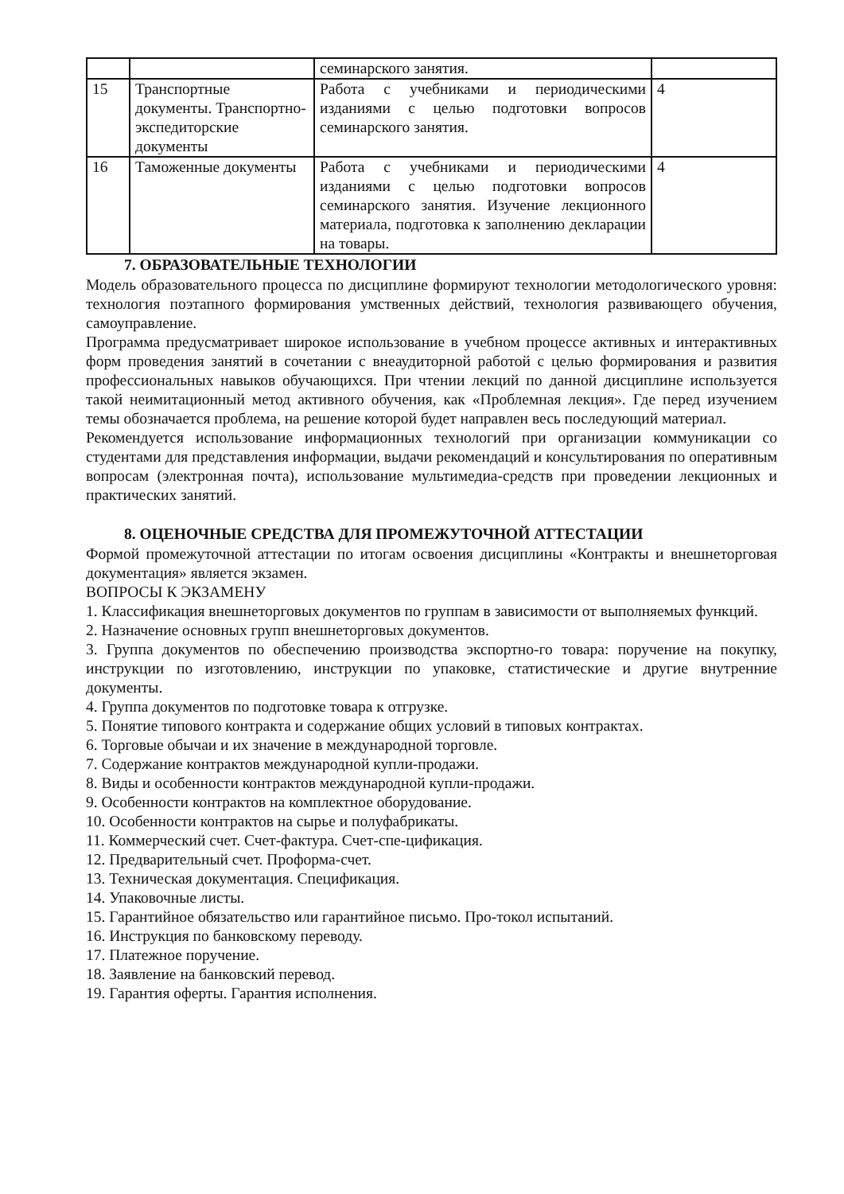| | | семинарского занятия. | |
| 15 | Транспортные документы. Транспортно-экспедиторские документы | Работа с учебниками и периодическими изданиями с целью подготовки вопросов семинарского занятия. | 4 |
| 16 | Таможенные документы | Работа с учебниками и периодическими изданиями с целью подготовки вопросов семинарского занятия. Изучение лекционного материала, подготовка к заполнению декларации на товары. | 4 |
7. ОБРАЗОВАТЕЛЬНЫЕ ТЕХНОЛОГИИ
Модель образовательного процесса по дисциплине формируют технологии методологического уровня: технология поэтапного формирования умственных действий, технология развивающего обучения, самоуправление.
Программа предусматривает широкое использование в учебном процессе активных и интерактивных форм проведения занятий в сочетании с внеаудиторной работой с целью формирования и развития профессиональных навыков обучающихся. При чтении лекций по данной дисциплине используется такой неимитационный метод активного обучения, как «Проблемная лекция». Где перед изучением темы обозначается проблема, на решение которой будет направлен весь последующий материал.
Рекомендуется использование информационных технологий при организации коммуникации со студентами для представления информации, выдачи рекомендаций и консультирования по оперативным вопросам (электронная почта), использование мультимедиа-средств при проведении лекционных и практических занятий.
8. ОЦЕНОЧНЫЕ СРЕДСТВА ДЛЯ ПРОМЕЖУТОЧНОЙ АТТЕСТАЦИИ
Формой промежуточной аттестации по итогам освоения дисциплины «Контракты и внешнеторговая документация» является экзамен.
ВОПРОСЫ К ЭКЗАМЕНУ
1. Классификация внешнеторговых документов по группам в зависимости от выполняемых функций.
2. Назначение основных групп внешнеторговых документов.
3. Группа документов по обеспечению производства экспортно-го товара: поручение на покупку, инструкции по изготовлению, инструкции по упаковке, статистические и другие внутренние документы.
4. Группа документов по подготовке товара к отгрузке.
5. Понятие типового контракта и содержание общих условий в типовых контрактах.
6. Торговые обычаи и их значение в международной торговле.
7. Содержание контрактов международной купли-продажи.
8. Виды и особенности контрактов международной купли-продажи.
9. Особенности контрактов на комплектное оборудование.
10. Особенности контрактов на сырье и полуфабрикаты.
11. Коммерческий счет. Счет-фактура. Счет-спе-цификация.
12. Предварительный счет. Проформа-счет.
13. Техническая документация. Спецификация.
14. Упаковочные листы.
15. Гарантийное обязательство или гарантийное письмо. Про-токол испытаний.
16. Инструкция по банковскому переводу.
17. Платежное поручение.
18. Заявление на банковский перевод.
19. Гарантия оферты. Гарантия исполнения.